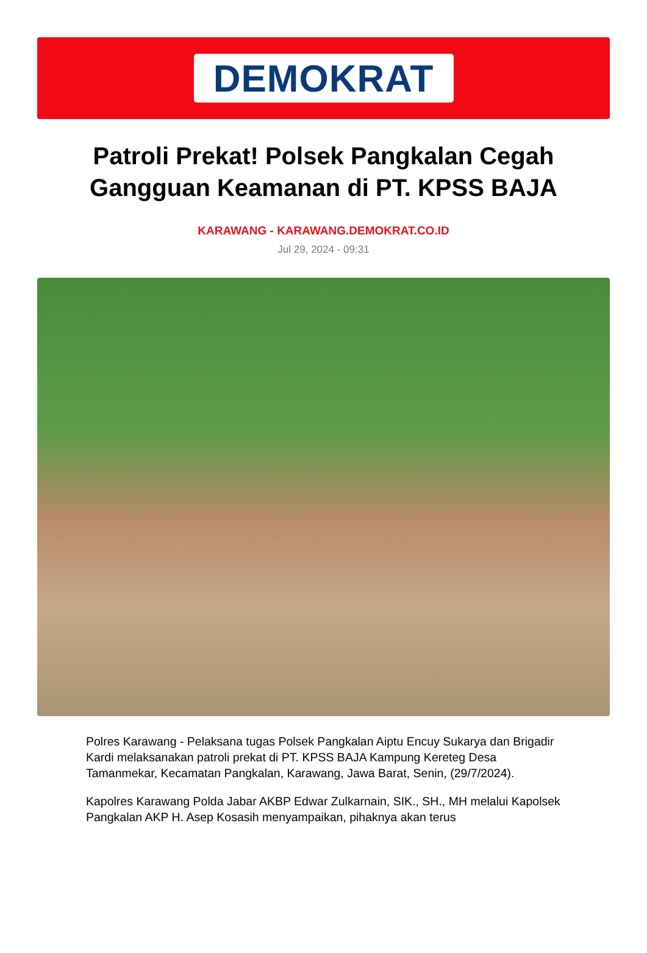DEMOKRAT
Patroli Prekat! Polsek Pangkalan Cegah Gangguan Keamanan di PT. KPSS BAJA
KARAWANG - KARAWANG.DEMOKRAT.CO.ID
Jul 29, 2024 - 09:31
Polres Karawang - Pelaksana tugas Polsek Pangkalan Aiptu Encuy Sukarya dan Brigadir Kardi melaksanakan patroli prekat di PT. KPSS BAJA Kampung Kereteg Desa Tamanmekar, Kecamatan Pangkalan, Karawang, Jawa Barat, Senin, (29/7/2024).
Kapolres Karawang Polda Jabar AKBP Edwar Zulkarnain, SIK., SH., MH melalui Kapolsek Pangkalan AKP H. Asep Kosasih menyampaikan, pihaknya akan terus